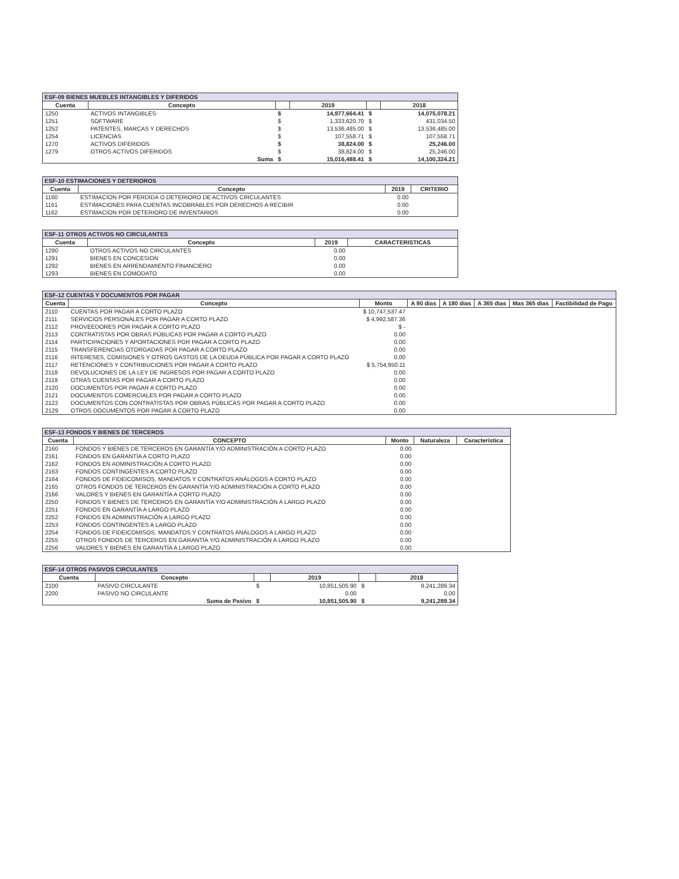ESF-09 BIENES MUEBLES INTANGIBLES Y DIFERIDOS
| Cuenta | Concepto | | 2019 | | 2018 |
| --- | --- | --- | --- | --- | --- |
| 1250 | ACTIVOS INTANGIBLES | $ | 14,977,664.41 | $ | 14,075,078.21 |
| 1251 | SOFTWARE | $ | 1,333,620.70 | $ | 431,034.50 |
| 1252 | PATENTES, MARCAS Y DERECHOS | $ | 13,536,485.00 | $ | 13,536,485.00 |
| 1254 | LICENCIAS | $ | 107,558.71 | $ | 107,558.71 |
| 1270 | ACTIVOS DIFERIDOS | $ | 38,824.00 | $ | 25,246.00 |
| 1279 | OTROS ACTIVOS DIFERIDOS | $ | 38,824.00 | $ | 25,246.00 |
| | Suma | $ | 15,016,488.41 | $ | 14,100,324.21 |
ESF-10 ESTIMACIONES Y DETERIOROS
| Cuenta | Concepto | 2019 | CRITERIO |
| --- | --- | --- | --- |
| 1160 | ESTIMACION POR PERDIDA O DETERIORO DE ACTIVOS CIRCULANTES | 0.00 | |
| 1161 | ESTIMACIONES PARA CUENTAS INCOBRABLES POR DERECHOS A RECIBIR | 0.00 | |
| 1162 | ESTIMACION POR DETERIORO DE INVENTARIOS | 0.00 | |
ESF-11 OTROS ACTIVOS NO CIRCULANTES
| Cuenta | Concepto | 2019 | CARACTERISTICAS |
| --- | --- | --- | --- |
| 1290 | OTROS ACTIVOS NO CIRCULANTES | 0.00 | |
| 1291 | BIENES EN CONCESION | 0.00 | |
| 1292 | BIENES EN ARRENDAMIENTO FINANCIERO | 0.00 | |
| 1293 | BIENES EN COMODATO | 0.00 | |
ESF-12 CUENTAS Y DOCUMENTOS POR PAGAR
| Cuenta | Concepto | Monto | A 90 dias | A 180 dias | A 365 dias | Mas 365 dias | Factibilidad de Pago |
| --- | --- | --- | --- | --- | --- | --- | --- |
| 2110 | CUENTAS POR PAGAR A CORTO PLAZO | $ 10,747,537.47 | | | | | |
| 2111 | SERVICIOS PERSONALES POR PAGAR A CORTO PLAZO | $ 4,992,587.36 | | | | | |
| 2112 | PROVEEDORES POR PAGAR A CORTO PLAZO | $ - | | | | | |
| 2113 | CONTRATISTAS POR OBRAS PÚBLICAS POR PAGAR A CORTO PLAZO | 0.00 | | | | | |
| 2114 | PARTICIPACIONES Y APORTACIONES POR PAGAR A CORTO PLAZO | 0.00 | | | | | |
| 2115 | TRANSFERENCIAS OTORGADAS POR PAGAR A CORTO PLAZO | 0.00 | | | | | |
| 2116 | INTERESES, COMISIONES Y OTROS GASTOS DE LA DEUDA PÚBLICA POR PAGAR A CORTO PLAZO | 0.00 | | | | | |
| 2117 | RETENCIONES Y CONTRIBUCIONES POR PAGAR A CORTO PLAZO | $ 5,754,950.11 | | | | | |
| 2118 | DEVOLUCIONES DE LA LEY DE INGRESOS POR PAGAR A CORTO PLAZO | 0.00 | | | | | |
| 2119 | OTRAS CUENTAS POR PAGAR A CORTO PLAZO | 0.00 | | | | | |
| 2120 | DOCUMENTOS POR PAGAR A CORTO PLAZO | 0.00 | | | | | |
| 2121 | DOCUMENTOS COMERCIALES POR PAGAR A CORTO PLAZO | 0.00 | | | | | |
| 2122 | DOCUMENTOS CON CONTRATISTAS POR OBRAS PÚBLICAS POR PAGAR A CORTO PLAZO | 0.00 | | | | | |
| 2129 | OTROS DOCUMENTOS POR PAGAR A CORTO PLAZO | 0.00 | | | | | |
ESF-13 FONDOS Y BIENES DE TERCEROS
| Cuenta | CONCEPTO | Monto | Naturaleza | Característica |
| --- | --- | --- | --- | --- |
| 2160 | FONDOS Y BIENES DE TERCEROS EN GARANTÍA Y/O ADMINISTRACIÓN A CORTO PLAZO | 0.00 | | |
| 2161 | FONDOS EN GARANTÍA A CORTO PLAZO | 0.00 | | |
| 2162 | FONDOS EN ADMINISTRACIÓN A CORTO PLAZO | 0.00 | | |
| 2163 | FONDOS CONTINGENTES A CORTO PLAZO | 0.00 | | |
| 2164 | FONDOS DE FIDEICOMISOS, MANDATOS Y CONTRATOS ANÁLOGOS A CORTO PLAZO | 0.00 | | |
| 2165 | OTROS FONDOS DE TERCEROS EN GARANTÍA Y/O ADMINISTRACIÓN A CORTO PLAZO | 0.00 | | |
| 2166 | VALORES Y BIENES EN GARANTÍA A CORTO PLAZO | 0.00 | | |
| 2250 | FONDOS Y BIENES DE TERCEROS EN GARANTÍA Y/O ADMINISTRACIÓN A LARGO PLAZO | 0.00 | | |
| 2251 | FONDOS EN GARANTÍA A LARGO PLAZO | 0.00 | | |
| 2252 | FONDOS EN ADMINISTRACIÓN A LARGO PLAZO | 0.00 | | |
| 2253 | FONDOS CONTINGENTES A LARGO PLAZO | 0.00 | | |
| 2254 | FONDOS DE FIDEICOMISOS, MANDATOS Y CONTRATOS ANÁLOGOS A LARGO PLAZO | 0.00 | | |
| 2255 | OTROS FONDOS DE TERCEROS EN GARANTÍA Y/O ADMINISTRACIÓN A LARGO PLAZO | 0.00 | | |
| 2256 | VALORES Y BIENES EN GARANTÍA A LARGO PLAZO | 0.00 | | |
ESF-14 OTROS PASIVOS CIRCULANTES
| Cuenta | Concepto | | 2019 | | 2018 |
| --- | --- | --- | --- | --- | --- |
| 2100 | PASIVO CIRCULANTE | $ | 10,851,505.90 | $ | 9,241,289.34 |
| 2200 | PASIVO NO CIRCULANTE | | 0.00 | | 0.00 |
| | Suma de Pasivo | $ | 10,851,505.90 | $ | 9,241,289.34 |